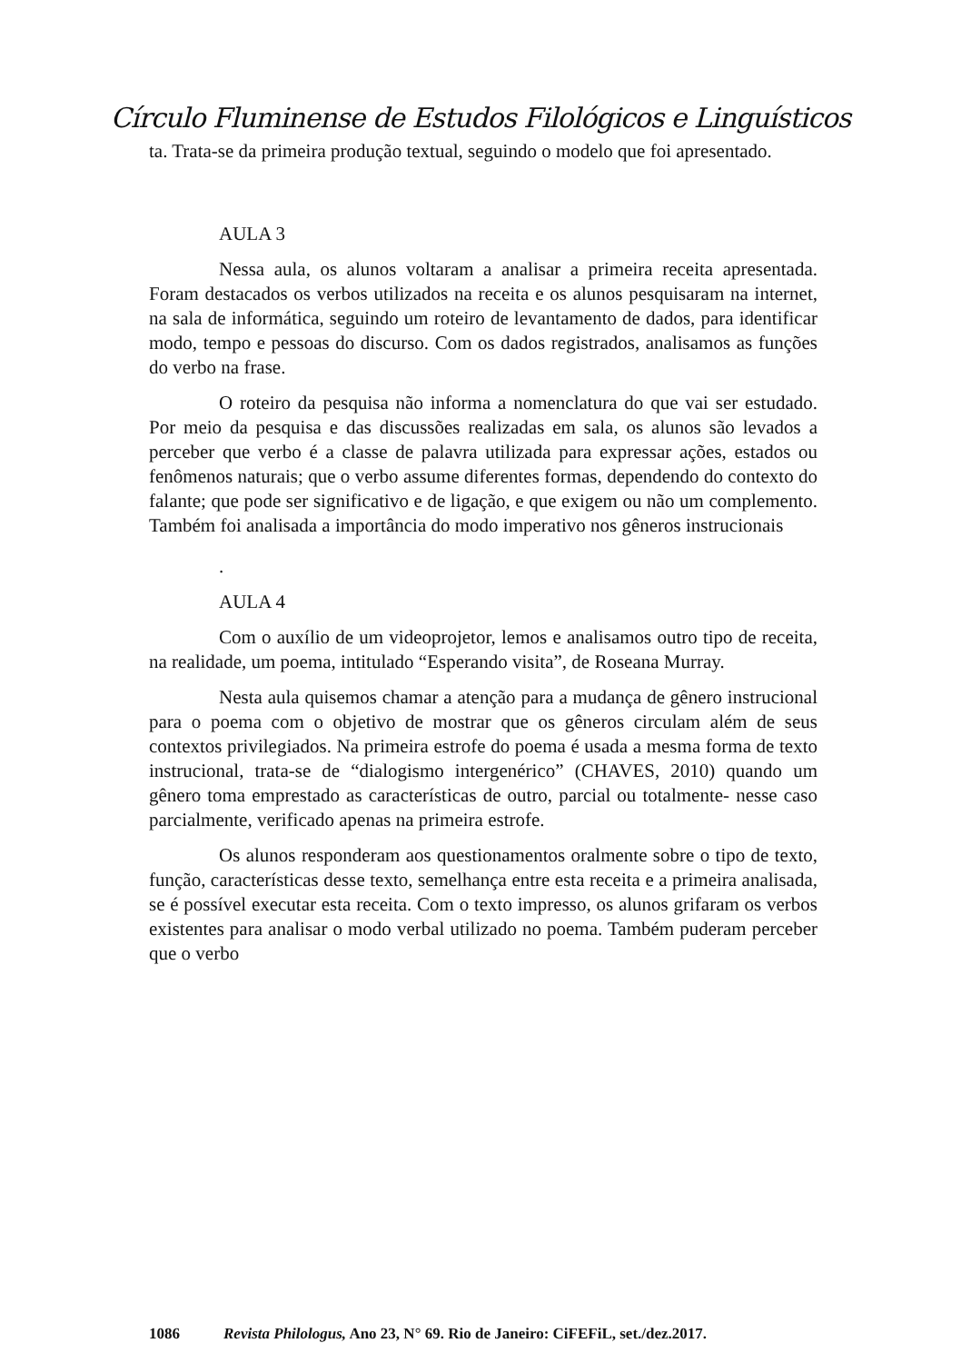Círculo Fluminense de Estudos Filológicos e Linguísticos
ta. Trata-se da primeira produção textual, seguindo o modelo que foi apresentado.
AULA 3
Nessa aula, os alunos voltaram a analisar a primeira receita apresentada. Foram destacados os verbos utilizados na receita e os alunos pesquisaram na internet, na sala de informática, seguindo um roteiro de levantamento de dados, para identificar modo, tempo e pessoas do discurso. Com os dados registrados, analisamos as funções do verbo na frase.
O roteiro da pesquisa não informa a nomenclatura do que vai ser estudado. Por meio da pesquisa e das discussões realizadas em sala, os alunos são levados a perceber que verbo é a classe de palavra utilizada para expressar ações, estados ou fenômenos naturais; que o verbo assume diferentes formas, dependendo do contexto do falante; que pode ser significativo e de ligação, e que exigem ou não um complemento. Também foi analisada a importância do modo imperativo nos gêneros instrucionais
.
AULA 4
Com o auxílio de um videoprojetor, lemos e analisamos outro tipo de receita, na realidade, um poema, intitulado “Esperando visita”, de Roseana Murray.
Nesta aula quisemos chamar a atenção para a mudança de gênero instrucional para o poema com o objetivo de mostrar que os gêneros circulam além de seus contextos privilegiados. Na primeira estrofe do poema é usada a mesma forma de texto instrucional, trata-se de “dialogismo intergenérico” (CHAVES, 2010) quando um gênero toma emprestado as características de outro, parcial ou totalmente- nesse caso parcialmente, verificado apenas na primeira estrofe.
Os alunos responderam aos questionamentos oralmente sobre o tipo de texto, função, características desse texto, semelhança entre esta receita e a primeira analisada, se é possível executar esta receita. Com o texto impresso, os alunos grifaram os verbos existentes para analisar o modo verbal utilizado no poema. Também puderam perceber que o verbo
1086 Revista Philologus, Ano 23, N° 69. Rio de Janeiro: CiFEFiL, set./dez.2017.